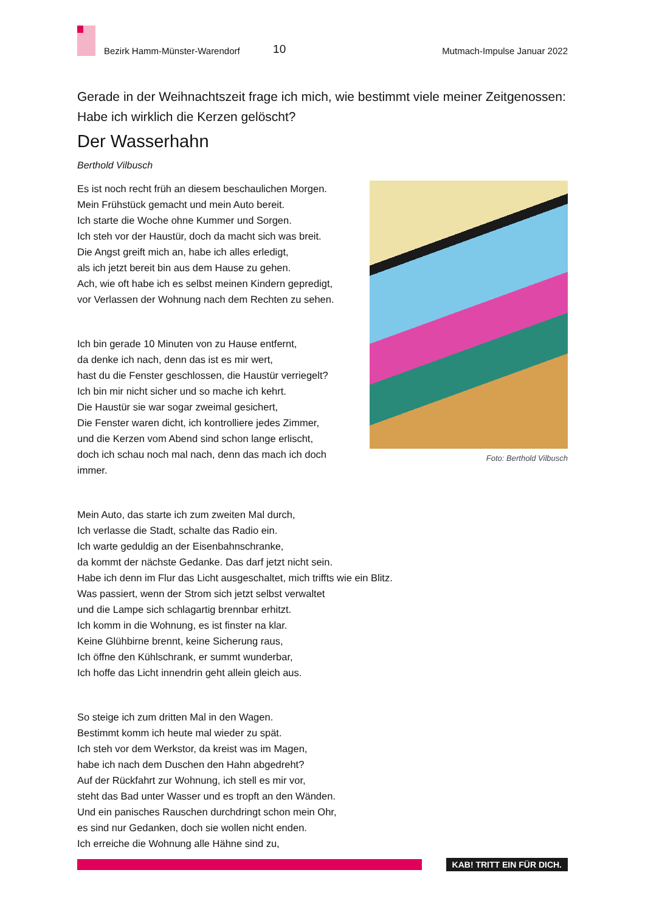Bezirk Hamm-Münster-Warendorf 10 Mutmach-Impulse Januar 2022
Gerade in der Weihnachtszeit frage ich mich, wie bestimmt viele meiner Zeitge­nossen: Habe ich wirklich die Kerzen gelöscht?
Der Wasserhahn
Berthold Vilbusch
Es ist noch recht früh an diesem beschaulichen Morgen.
Mein Frühstück gemacht und mein Auto bereit.
Ich starte die Woche ohne Kummer und Sorgen.
Ich steh vor der Haustür, doch da macht sich was breit.
Die Angst greift mich an, habe ich alles erledigt,
als ich jetzt bereit bin aus dem Hause zu gehen.
Ach, wie oft habe ich es selbst meinen Kindern gepredigt,
vor Verlassen der Wohnung nach dem Rechten zu sehen.
Ich bin gerade 10 Minuten von zu Hause entfernt,
da denke ich nach, denn das ist es mir wert,
hast du die Fenster geschlossen, die Haustür verriegelt?
Ich bin mir nicht sicher und so mache ich kehrt.
Die Haustür sie war sogar zweimal gesichert,
Die Fenster waren dicht, ich kontrolliere jedes Zimmer,
und die Kerzen vom Abend sind schon lange erlischt,
doch ich schau noch mal nach, denn das mach ich doch
immer.
Foto: Berthold Vilbusch
Mein Auto, das starte ich zum zweiten Mal durch,
Ich verlasse die Stadt, schalte das Radio ein.
Ich warte geduldig an der Eisenbahnschranke,
da kommt der nächste Gedanke. Das darf jetzt nicht sein.
Habe ich denn im Flur das Licht ausgeschaltet, mich triffts wie ein Blitz.
Was passiert, wenn der Strom sich jetzt selbst verwaltet
und die Lampe sich schlagartig brennbar erhitzt.
Ich komm in die Wohnung, es ist finster na klar.
Keine Glühbirne brennt, keine Sicherung raus,
Ich öffne den Kühlschrank, er summt wunderbar,
Ich hoffe das Licht innendrin geht allein gleich aus.
So steige ich zum dritten Mal in den Wagen.
Bestimmt komm ich heute mal wieder zu spät.
Ich steh vor dem Werkstor, da kreist was im Magen,
habe ich nach dem Duschen den Hahn abgedreht?
Auf der Rückfahrt zur Wohnung, ich stell es mir vor,
steht das Bad unter Wasser und es tropft an den Wänden.
Und ein panisches Rauschen durchdringt schon mein Ohr,
es sind nur Gedanken, doch sie wollen nicht enden.
Ich erreiche die Wohnung alle Hähne sind zu,
KAB! TRITT EIN FÜR DICH.